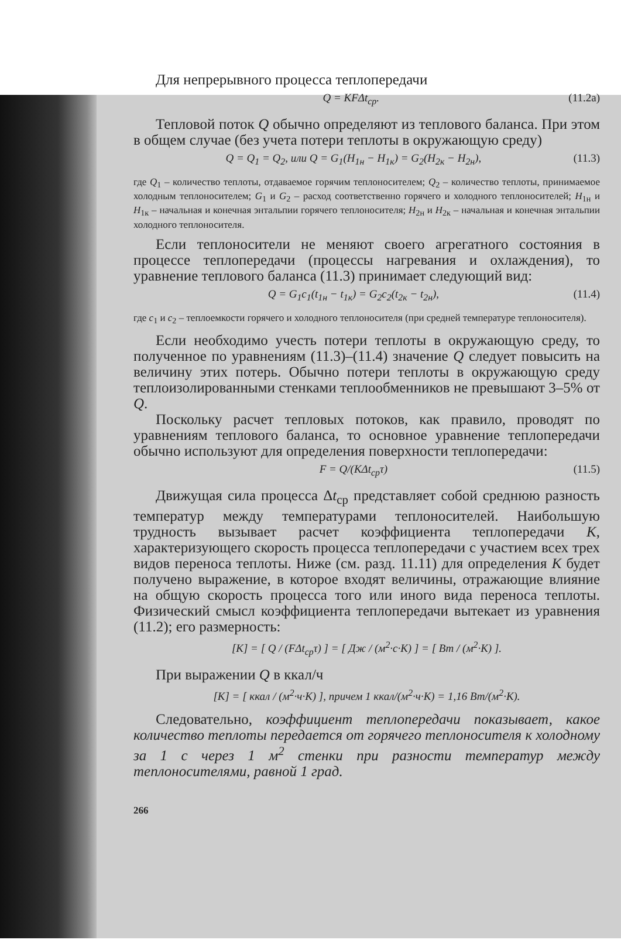Для непрерывного процесса теплопередачи
Q = KFΔt<sub>ср</sub>. (11.2а)
Тепловой поток Q обычно определяют из теплового баланса. При этом в общем случае (без учета потери теплоты в окружающую среду)
Q = Q<sub>1</sub> = Q<sub>2</sub>, или Q = G<sub>1</sub>(H<sub>1н</sub> − H<sub>1к</sub>) = G<sub>2</sub>(H<sub>2к</sub> − H<sub>2н</sub>), (11.3)
где Q<sub>1</sub> – количество теплоты, отдаваемое горячим теплоносителем; Q<sub>2</sub> – количество теплоты, принимаемое холодным теплоносителем; G<sub>1</sub> и G<sub>2</sub> – расход соответственно горячего и холодного теплоносителей; H<sub>1н</sub> и H<sub>1к</sub> – начальная и конечная энтальпии горячего теплоносителя; H<sub>2н</sub> и H<sub>2к</sub> – начальная и конечная энтальпии холодного теплоносителя.
Если теплоносители не меняют своего агрегатного состояния в процессе теплопередачи (процессы нагревания и охлаждения), то уравнение теплового баланса (11.3) принимает следующий вид:
Q = G<sub>1</sub>c<sub>1</sub>(t<sub>1н</sub> − t<sub>1к</sub>) = G<sub>2</sub>c<sub>2</sub>(t<sub>2к</sub> − t<sub>2н</sub>), (11.4)
где c<sub>1</sub> и c<sub>2</sub> – теплоемкости горячего и холодного теплоносителя (при средней температуре теплоносителя).
Если необходимо учесть потери теплоты в окружающую среду, то полученное по уравнениям (11.3)–(11.4) значение Q следует повысить на величину этих потерь. Обычно потери теплоты в окружающую среду теплоизолированными стенками теплообменников не превышают 3–5% от Q.
Поскольку расчет тепловых потоков, как правило, проводят по уравнениям теплового баланса, то основное уравнение теплопередачи обычно используют для определения поверхности теплопередачи:
F = Q/(KΔt<sub>ср</sub>τ) (11.5)
Движущая сила процесса Δt<sub>ср</sub> представляет собой среднюю разность температур между температурами теплоносителей. Наибольшую трудность вызывает расчет коэффициента теплопередачи K, характеризующего скорость процесса теплопередачи с участием всех трех видов переноса теплоты. Ниже (см. разд. 11.11) для определения K будет получено выражение, в которое входят величины, отражающие влияние на общую скорость процесса того или иного вида переноса теплоты. Физический смысл коэффициента теплопередачи вытекает из уравнения (11.2); его размерность:
[K] = [ Q / (FΔt<sub>ср</sub>τ) ] = [ Дж / (м<sup>2</sup>·с·К) ] = [ Вт / (м<sup>2</sup>·К) ].
При выражении Q в ккал/ч
[K] = [ ккал / (м<sup>2</sup>·ч·К) ], причем 1 ккал/(м<sup>2</sup>·ч·К) = 1,16 Вт/(м<sup>2</sup>·К).
Следовательно, коэффициент теплопередачи показывает, какое количество теплоты передается от горячего теплоносителя к холодному за 1 с через 1 м<sup>2</sup> стенки при разности температур между теплоносителями, равной 1 град.
266